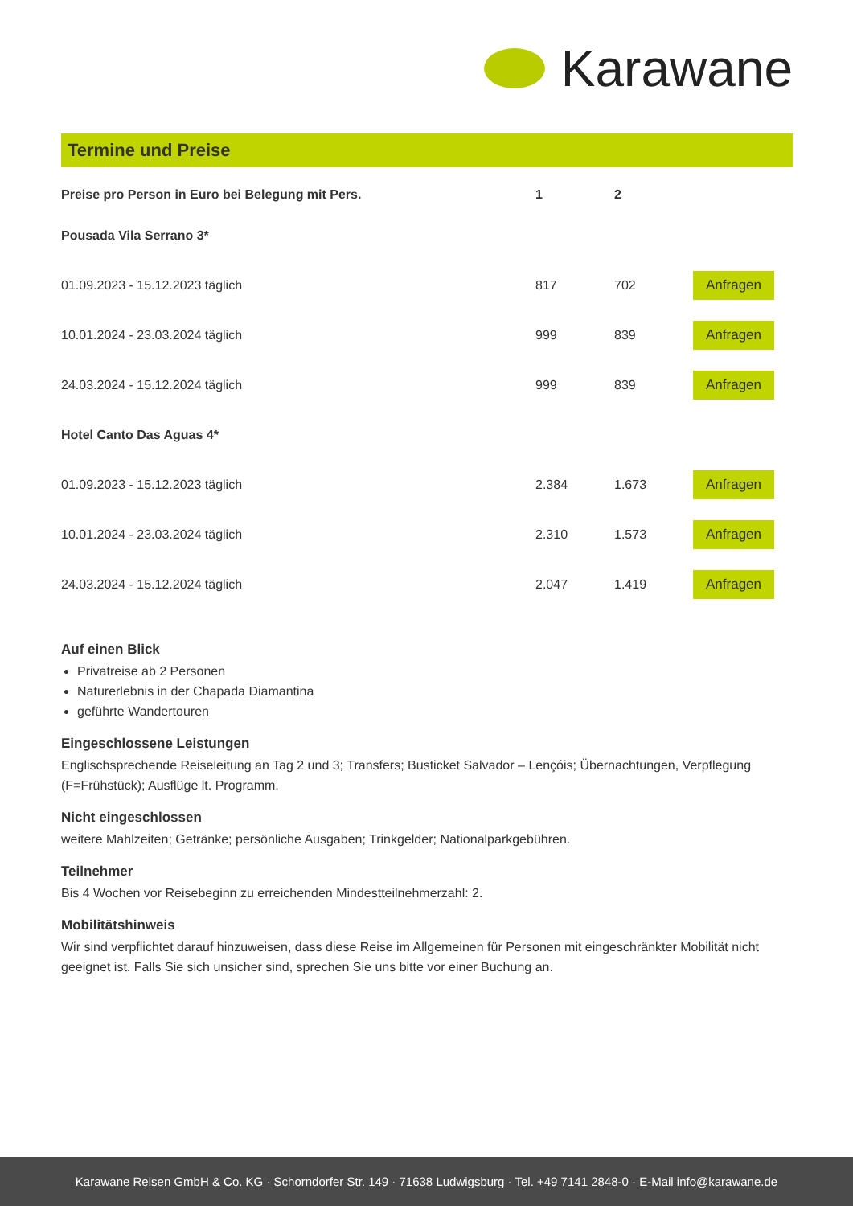Karawane
Termine und Preise
| Preise pro Person in Euro bei Belegung mit Pers. | 1 | 2 | |
| --- | --- | --- | --- |
| Pousada Vila Serrano 3* | | | |
| 01.09.2023 - 15.12.2023 täglich | 817 | 702 | Anfragen |
| 10.01.2024 - 23.03.2024 täglich | 999 | 839 | Anfragen |
| 24.03.2024 - 15.12.2024 täglich | 999 | 839 | Anfragen |
| Hotel Canto Das Aguas 4* | | | |
| 01.09.2023 - 15.12.2023 täglich | 2.384 | 1.673 | Anfragen |
| 10.01.2024 - 23.03.2024 täglich | 2.310 | 1.573 | Anfragen |
| 24.03.2024 - 15.12.2024 täglich | 2.047 | 1.419 | Anfragen |
Auf einen Blick
Privatreise ab 2 Personen
Naturerlebnis in der Chapada Diamantina
geführte Wandertouren
Eingeschlossene Leistungen
Englischsprechende Reiseleitung an Tag 2 und 3; Transfers; Busticket Salvador – Lençóis; Übernachtungen, Verpflegung (F=Frühstück); Ausflüge lt. Programm.
Nicht eingeschlossen
weitere Mahlzeiten; Getränke; persönliche Ausgaben; Trinkgelder; Nationalparkgebühren.
Teilnehmer
Bis 4 Wochen vor Reisebeginn zu erreichenden Mindestteilnehmerzahl: 2.
Mobilitätshinweis
Wir sind verpflichtet darauf hinzuweisen, dass diese Reise im Allgemeinen für Personen mit eingeschränkter Mobilität nicht geeignet ist. Falls Sie sich unsicher sind, sprechen Sie uns bitte vor einer Buchung an.
Karawane Reisen GmbH & Co. KG · Schorndorfer Str. 149 · 71638 Ludwigsburg · Tel. +49 7141 2848-0 · E-Mail info@karawane.de